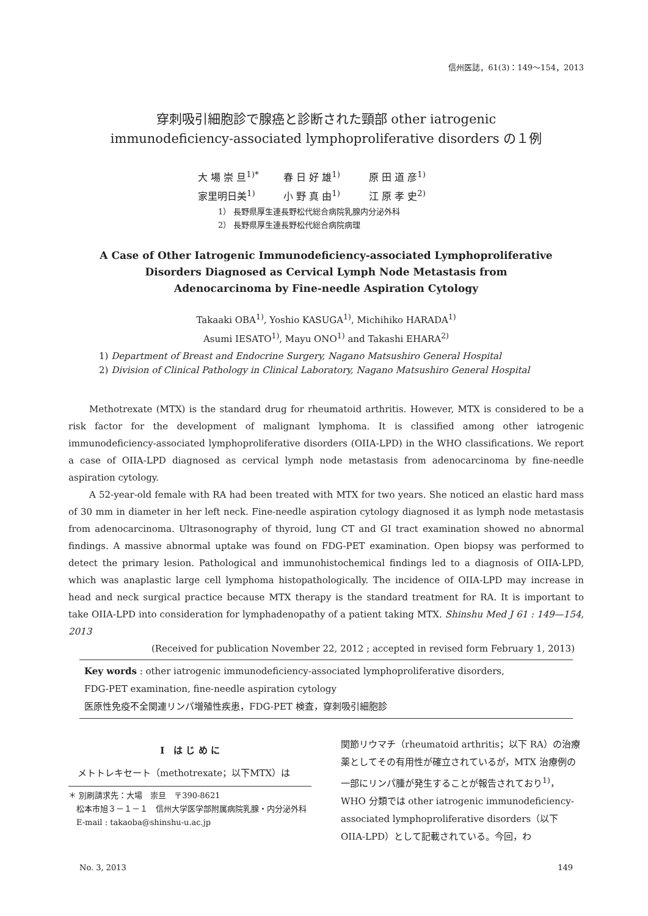信州医誌，61(3)：149～154，2013
穿刺吸引細胞診で腺癌と診断された頸部 other iatrogenic
immunodeficiency-associated lymphoproliferative disorders の１例
大 場 崇 旦<sup>1)*</sup> 春 日 好 雄<sup>1)</sup> 原 田 道 彦<sup>1)</sup>
家里明日美<sup>1)</sup> 小 野 真 由<sup>1)</sup> 江 原 孝 史<sup>2)</sup>
1） 長野県厚生連長野松代総合病院乳腺内分泌外科
2） 長野県厚生連長野松代総合病院病理
A Case of Other Iatrogenic Immunodeficiency-associated Lymphoproliferative
Disorders Diagnosed as Cervical Lymph Node Metastasis from
Adenocarcinoma by Fine-needle Aspiration Cytology
Takaaki OBA<sup>1)</sup>, Yoshio KASUGA<sup>1)</sup>, Michihiko HARADA<sup>1)</sup>
Asumi IESATO<sup>1)</sup>, Mayu ONO<sup>1)</sup> and Takashi EHARA<sup>2)</sup>
1) Department of Breast and Endocrine Surgery, Nagano Matsushiro General Hospital
2) Division of Clinical Pathology in Clinical Laboratory, Nagano Matsushiro General Hospital
Methotrexate (MTX) is the standard drug for rheumatoid arthritis. However, MTX is considered to be a risk factor for the development of malignant lymphoma. It is classified among other iatrogenic immunodeficiency-associated lymphoproliferative disorders (OIIA-LPD) in the WHO classifications. We report a case of OIIA-LPD diagnosed as cervical lymph node metastasis from adenocarcinoma by fine-needle aspiration cytology.
A 52-year-old female with RA had been treated with MTX for two years. She noticed an elastic hard mass of 30 mm in diameter in her left neck. Fine-needle aspiration cytology diagnosed it as lymph node metastasis from adenocarcinoma. Ultrasonography of thyroid, lung CT and GI tract examination showed no abnormal findings. A massive abnormal uptake was found on FDG-PET examination. Open biopsy was performed to detect the primary lesion. Pathological and immunohistochemical findings led to a diagnosis of OIIA-LPD, which was anaplastic large cell lymphoma histopathologically. The incidence of OIIA-LPD may increase in head and neck surgical practice because MTX therapy is the standard treatment for RA. It is important to take OIIA-LPD into consideration for lymphadenopathy of a patient taking MTX. Shinshu Med J 61 : 149—154, 2013
(Received for publication November 22, 2012 ; accepted in revised form February 1, 2013)
Key words : other iatrogenic immunodeficiency-associated lymphoproliferative disorders,
FDG-PET examination, fine-needle aspiration cytology
医原性免疫不全関連リンパ増殖性疾患，FDG-PET 検査，穿刺吸引細胞診
Ⅰ　は じ め に
メトトレキセート（methotrexate；以下MTX）は
＊ 別刷請求先：大場　崇旦　〒390-8621
　松本市旭３－１－１　信州大学医学部附属病院乳腺・内分泌外科
　E-mail : takaoba@shinshu-u.ac.jp
関節リウマチ（rheumatoid arthritis；以下 RA）の治療薬としてその有用性が確立されているが，MTX 治療例の一部にリンパ腫が発生することが報告されており<sup>1)</sup>，WHO 分類では other iatrogenic immunodeficiency-associated lymphoproliferative disorders（以下 OIIA-LPD）として記載されている。今回，わ
No. 3, 2013 149